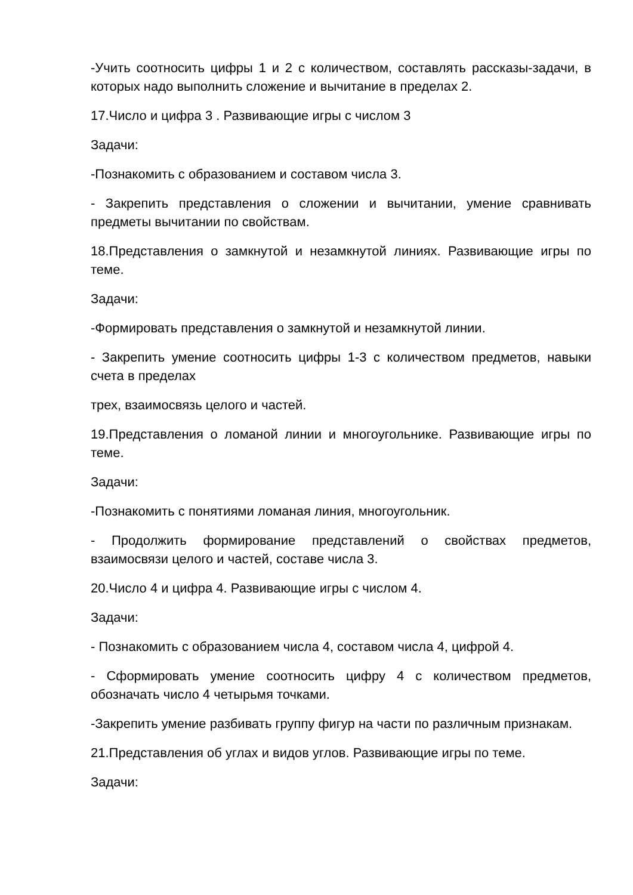-Учить соотносить цифры 1 и 2 с количеством, составлять рассказы-задачи, в которых надо выполнить сложение и вычитание в пределах 2.
17.Число и цифра 3 . Развивающие игры с числом 3
Задачи:
-Познакомить с образованием и составом числа 3.
- Закрепить представления о сложении и вычитании, умение сравнивать предметы вычитании по свойствам.
18.Представления о замкнутой и незамкнутой линиях. Развивающие игры по теме.
Задачи:
-Формировать представления о замкнутой и незамкнутой линии.
- Закрепить умение соотносить цифры 1-3 с количеством предметов, навыки счета в пределах
трех, взаимосвязь целого и частей.
19.Представления о ломаной линии и многоугольнике. Развивающие игры по теме.
Задачи:
-Познакомить с понятиями ломаная линия, многоугольник.
- Продолжить формирование представлений о свойствах предметов, взаимосвязи целого и частей, составе числа 3.
20.Число 4 и цифра 4. Развивающие игры с числом 4.
Задачи:
- Познакомить с образованием числа 4, составом числа 4, цифрой 4.
- Сформировать умение соотносить цифру 4 с количеством предметов, обозначать число 4 четырьмя точками.
-Закрепить умение разбивать группу фигур на части по различным признакам.
21.Представления об углах и видов углов. Развивающие игры по теме.
Задачи: